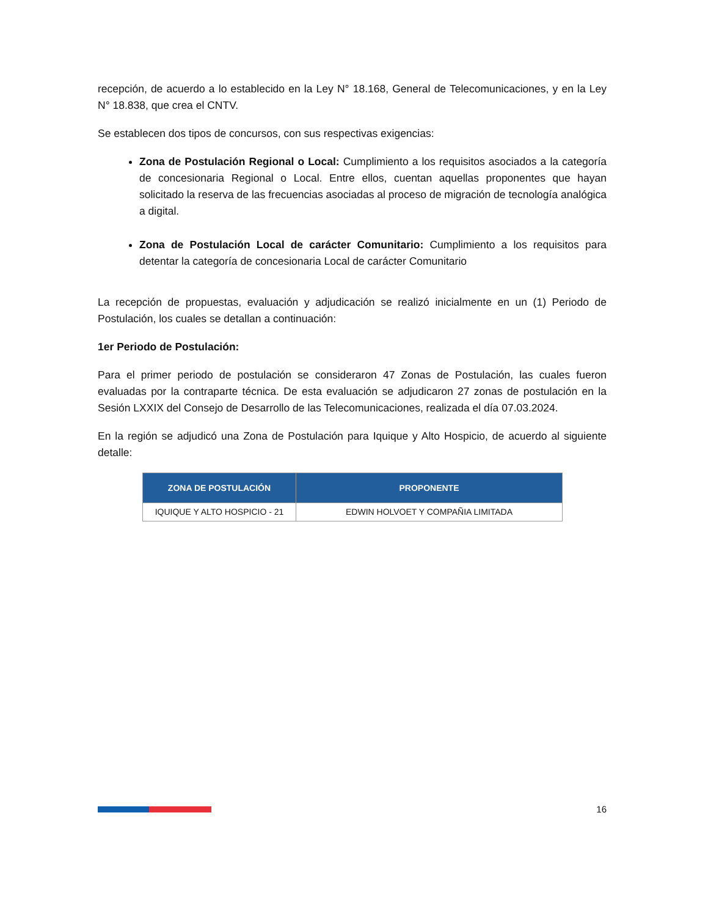recepción, de acuerdo a lo establecido en la Ley N° 18.168, General de Telecomunicaciones, y en la Ley N° 18.838, que crea el CNTV.
Se establecen dos tipos de concursos, con sus respectivas exigencias:
Zona de Postulación Regional o Local: Cumplimiento a los requisitos asociados a la categoría de concesionaria Regional o Local. Entre ellos, cuentan aquellas proponentes que hayan solicitado la reserva de las frecuencias asociadas al proceso de migración de tecnología analógica a digital.
Zona de Postulación Local de carácter Comunitario: Cumplimiento a los requisitos para detentar la categoría de concesionaria Local de carácter Comunitario
La recepción de propuestas, evaluación y adjudicación se realizó inicialmente en un (1) Periodo de Postulación, los cuales se detallan a continuación:
1er Periodo de Postulación:
Para el primer periodo de postulación se consideraron 47 Zonas de Postulación, las cuales fueron evaluadas por la contraparte técnica. De esta evaluación se adjudicaron 27 zonas de postulación en la Sesión LXXIX del Consejo de Desarrollo de las Telecomunicaciones, realizada el día 07.03.2024.
En la región se adjudicó una Zona de Postulación para Iquique y Alto Hospicio, de acuerdo al siguiente detalle:
| ZONA DE POSTULACIÓN | PROPONENTE |
| --- | --- |
| IQUIQUE Y ALTO HOSPICIO - 21 | EDWIN HOLVOET Y COMPAÑIA LIMITADA |
16